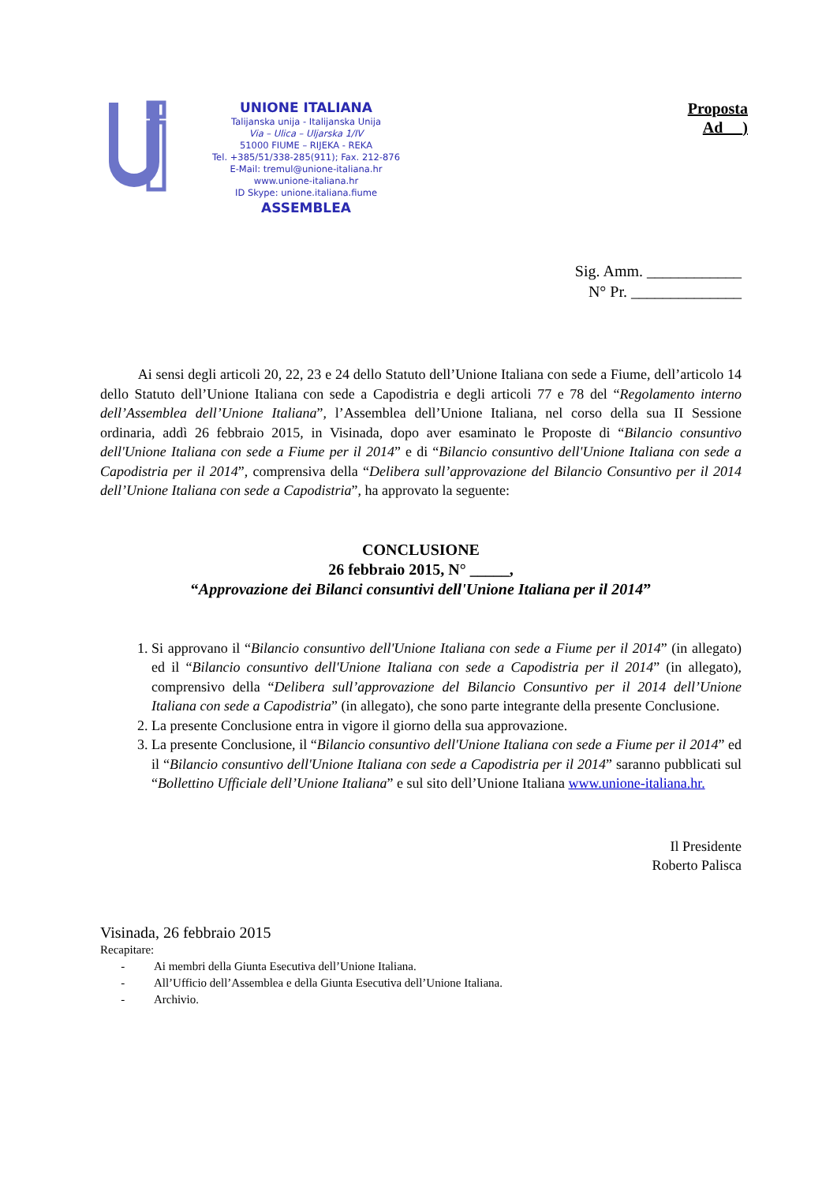UNIONE ITALIANA
Talijanska unija - Italijanska Unija
Via – Ulica – Uljarska 1/IV
51000 FIUME – RIJEKA - REKA
Tel. +385/51/338-285(911); Fax. 212-876
E-Mail: tremul@unione-italiana.hr
www.unione-italiana.hr
ID Skype: unione.italiana.fiume
ASSEMBLEA
Proposta
Ad __)
Sig. Amm. ____________
N° Pr. ______________
Ai sensi degli articoli 20, 22, 23 e 24 dello Statuto dell’Unione Italiana con sede a Fiume, dell’articolo 14 dello Statuto dell’Unione Italiana con sede a Capodistria e degli articoli 77 e 78 del “Regolamento interno dell’Assemblea dell’Unione Italiana”, l’Assemblea dell’Unione Italiana, nel corso della sua II Sessione ordinaria, addì 26 febbraio 2015, in Visinada, dopo aver esaminato le Proposte di “Bilancio consuntivo dell'Unione Italiana con sede a Fiume per il 2014” e di “Bilancio consuntivo dell'Unione Italiana con sede a Capodistria per il 2014”, comprensiva della “Delibera sull’approvazione del Bilancio Consuntivo per il 2014 dell’Unione Italiana con sede a Capodistria”, ha approvato la seguente:
CONCLUSIONE
26 febbraio 2015, N° _____,
“Approvazione dei Bilanci consuntivi dell'Unione Italiana per il 2014”
1. Si approvano il “Bilancio consuntivo dell'Unione Italiana con sede a Fiume per il 2014” (in allegato) ed il “Bilancio consuntivo dell'Unione Italiana con sede a Capodistria per il 2014” (in allegato), comprensivo della “Delibera sull’approvazione del Bilancio Consuntivo per il 2014 dell’Unione Italiana con sede a Capodistria” (in allegato), che sono parte integrante della presente Conclusione.
2. La presente Conclusione entra in vigore il giorno della sua approvazione.
3. La presente Conclusione, il “Bilancio consuntivo dell'Unione Italiana con sede a Fiume per il 2014” ed il “Bilancio consuntivo dell'Unione Italiana con sede a Capodistria per il 2014” saranno pubblicati sul “Bollettino Ufficiale dell’Unione Italiana” e sul sito dell’Unione Italiana www.unione-italiana.hr.
Il Presidente
Roberto Palisca
Visinada, 26 febbraio 2015
Recapitare:
- Ai membri della Giunta Esecutiva dell’Unione Italiana.
- All’Ufficio dell’Assemblea e della Giunta Esecutiva dell’Unione Italiana.
- Archivio.